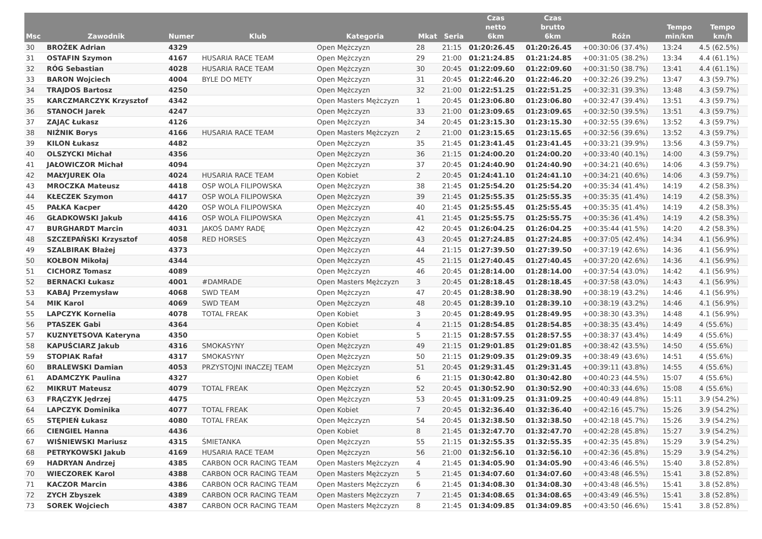| Msc | Zawodnik | Numer | Klub | Kategoria | Mkat | Seria | Czas netto 6km | Czas brutto 6km | Różn | Tempo min/km | Tempo km/h |
| --- | --- | --- | --- | --- | --- | --- | --- | --- | --- | --- | --- |
| 30 | BROŹEK Adrian | 4329 | | Open Mężczyzn | 28 | 21:15 | 01:20:26.45 | 01:20:26.45 | +00:30:06 (37.4%) | 13:24 | 4.5 (62.5%) |
| 31 | OSTAFIN Szymon | 4167 | HUSARIA RACE TEAM | Open Mężczyzn | 29 | 21:00 | 01:21:24.85 | 01:21:24.85 | +00:31:05 (38.2%) | 13:34 | 4.4 (61.1%) |
| 32 | RÓG Sebastian | 4028 | HUSARIA RACE TEAM | Open Mężczyzn | 30 | 20:45 | 01:22:09.60 | 01:22:09.60 | +00:31:50 (38.7%) | 13:41 | 4.4 (61.1%) |
| 33 | BARON Wojciech | 4004 | BYLE DO METY | Open Mężczyzn | 31 | 20:45 | 01:22:46.20 | 01:22:46.20 | +00:32:26 (39.2%) | 13:47 | 4.3 (59.7%) |
| 34 | TRAJDOS Bartosz | 4250 | | Open Mężczyzn | 32 | 21:00 | 01:22:51.25 | 01:22:51.25 | +00:32:31 (39.3%) | 13:48 | 4.3 (59.7%) |
| 35 | KARCZMARCZYK Krzysztof | 4342 | | Open Masters Mężczyzn | 1 | 20:45 | 01:23:06.80 | 01:23:06.80 | +00:32:47 (39.4%) | 13:51 | 4.3 (59.7%) |
| 36 | STANOCH Jarek | 4247 | | Open Mężczyzn | 33 | 21:00 | 01:23:09.65 | 01:23:09.65 | +00:32:50 (39.5%) | 13:51 | 4.3 (59.7%) |
| 37 | ZAJĄC Łukasz | 4126 | | Open Mężczyzn | 34 | 20:45 | 01:23:15.30 | 01:23:15.30 | +00:32:55 (39.6%) | 13:52 | 4.3 (59.7%) |
| 38 | NIŹNIK Borys | 4166 | HUSARIA RACE TEAM | Open Masters Mężczyzn | 2 | 21:00 | 01:23:15.65 | 01:23:15.65 | +00:32:56 (39.6%) | 13:52 | 4.3 (59.7%) |
| 39 | KILON Łukasz | 4482 | | Open Mężczyzn | 35 | 21:45 | 01:23:41.45 | 01:23:41.45 | +00:33:21 (39.9%) | 13:56 | 4.3 (59.7%) |
| 40 | OLSZYCKI Michał | 4356 | | Open Mężczyzn | 36 | 21:15 | 01:24:00.20 | 01:24:00.20 | +00:33:40 (40.1%) | 14:00 | 4.3 (59.7%) |
| 41 | JAŁOWICZOR Michał | 4094 | | Open Mężczyzn | 37 | 20:45 | 01:24:40.90 | 01:24:40.90 | +00:34:21 (40.6%) | 14:06 | 4.3 (59.7%) |
| 42 | MAŁYJUREK Ola | 4024 | HUSARIA RACE TEAM | Open Kobiet | 2 | 20:45 | 01:24:41.10 | 01:24:41.10 | +00:34:21 (40.6%) | 14:06 | 4.3 (59.7%) |
| 43 | MROCZKA Mateusz | 4418 | OSP WOLA FILIPOWSKA | Open Mężczyzn | 38 | 21:45 | 01:25:54.20 | 01:25:54.20 | +00:35:34 (41.4%) | 14:19 | 4.2 (58.3%) |
| 44 | KŁECZEK Szymon | 4417 | OSP WOLA FILIPOWSKA | Open Mężczyzn | 39 | 21:45 | 01:25:55.35 | 01:25:55.35 | +00:35:35 (41.4%) | 14:19 | 4.2 (58.3%) |
| 45 | PAŁKA Kacper | 4420 | OSP WOLA FILIPOWSKA | Open Mężczyzn | 40 | 21:45 | 01:25:55.45 | 01:25:55.45 | +00:35:35 (41.4%) | 14:19 | 4.2 (58.3%) |
| 46 | GŁADKOWSKI Jakub | 4416 | OSP WOLA FILIPOWSKA | Open Mężczyzn | 41 | 21:45 | 01:25:55.75 | 01:25:55.75 | +00:35:36 (41.4%) | 14:19 | 4.2 (58.3%) |
| 47 | BURGHARDT Marcin | 4031 | JAKOŚ DAMY RADĘ | Open Mężczyzn | 42 | 20:45 | 01:26:04.25 | 01:26:04.25 | +00:35:44 (41.5%) | 14:20 | 4.2 (58.3%) |
| 48 | SZCZEPAŃSKI Krzysztof | 4058 | RED HORSES | Open Mężczyzn | 43 | 20:45 | 01:27:24.85 | 01:27:24.85 | +00:37:05 (42.4%) | 14:34 | 4.1 (56.9%) |
| 49 | SZALBIRAK Błażej | 4373 | | Open Mężczyzn | 44 | 21:15 | 01:27:39.50 | 01:27:39.50 | +00:37:19 (42.6%) | 14:36 | 4.1 (56.9%) |
| 50 | KOŁBON Mikołaj | 4344 | | Open Mężczyzn | 45 | 21:15 | 01:27:40.45 | 01:27:40.45 | +00:37:20 (42.6%) | 14:36 | 4.1 (56.9%) |
| 51 | CICHORZ Tomasz | 4089 | | Open Mężczyzn | 46 | 20:45 | 01:28:14.00 | 01:28:14.00 | +00:37:54 (43.0%) | 14:42 | 4.1 (56.9%) |
| 52 | BERNACKI Łukasz | 4001 | #DAMRADE | Open Masters Mężczyzn | 3 | 20:45 | 01:28:18.45 | 01:28:18.45 | +00:37:58 (43.0%) | 14:43 | 4.1 (56.9%) |
| 53 | KABAJ Przemysław | 4068 | SWD TEAM | Open Mężczyzn | 47 | 20:45 | 01:28:38.90 | 01:28:38.90 | +00:38:19 (43.2%) | 14:46 | 4.1 (56.9%) |
| 54 | MIK Karol | 4069 | SWD TEAM | Open Mężczyzn | 48 | 20:45 | 01:28:39.10 | 01:28:39.10 | +00:38:19 (43.2%) | 14:46 | 4.1 (56.9%) |
| 55 | LAPCZYK Kornelia | 4078 | TOTAL FREAK | Open Kobiet | 3 | 20:45 | 01:28:49.95 | 01:28:49.95 | +00:38:30 (43.3%) | 14:48 | 4.1 (56.9%) |
| 56 | PTASZEK Gabi | 4364 | | Open Kobiet | 4 | 21:15 | 01:28:54.85 | 01:28:54.85 | +00:38:35 (43.4%) | 14:49 | 4 (55.6%) |
| 57 | KUZNYETSOVA Kateryna | 4350 | | Open Kobiet | 5 | 21:15 | 01:28:57.55 | 01:28:57.55 | +00:38:37 (43.4%) | 14:49 | 4 (55.6%) |
| 58 | KAPUŚCIARZ Jakub | 4316 | SMOKASYNY | Open Mężczyzn | 49 | 21:15 | 01:29:01.85 | 01:29:01.85 | +00:38:42 (43.5%) | 14:50 | 4 (55.6%) |
| 59 | STOPIAK Rafał | 4317 | SMOKASYNY | Open Mężczyzn | 50 | 21:15 | 01:29:09.35 | 01:29:09.35 | +00:38:49 (43.6%) | 14:51 | 4 (55.6%) |
| 60 | BRALEWSKI Damian | 4053 | PRZYSTOJNI INACZEJ TEAM | Open Mężczyzn | 51 | 20:45 | 01:29:31.45 | 01:29:31.45 | +00:39:11 (43.8%) | 14:55 | 4 (55.6%) |
| 61 | ADAMCZYK Paulina | 4327 | | Open Kobiet | 6 | 21:15 | 01:30:42.80 | 01:30:42.80 | +00:40:23 (44.5%) | 15:07 | 4 (55.6%) |
| 62 | MIKRUT Mateusz | 4079 | TOTAL FREAK | Open Mężczyzn | 52 | 20:45 | 01:30:52.90 | 01:30:52.90 | +00:40:33 (44.6%) | 15:08 | 4 (55.6%) |
| 63 | FRĄCZYK Jędrzej | 4475 | | Open Mężczyzn | 53 | 20:45 | 01:31:09.25 | 01:31:09.25 | +00:40:49 (44.8%) | 15:11 | 3.9 (54.2%) |
| 64 | LAPCZYK Dominika | 4077 | TOTAL FREAK | Open Kobiet | 7 | 20:45 | 01:32:36.40 | 01:32:36.40 | +00:42:16 (45.7%) | 15:26 | 3.9 (54.2%) |
| 65 | STĘPIEŃ Łukasz | 4080 | TOTAL FREAK | Open Mężczyzn | 54 | 20:45 | 01:32:38.50 | 01:32:38.50 | +00:42:18 (45.7%) | 15:26 | 3.9 (54.2%) |
| 66 | CIENGIEL Hanna | 4436 | | Open Kobiet | 8 | 21:45 | 01:32:47.70 | 01:32:47.70 | +00:42:28 (45.8%) | 15:27 | 3.9 (54.2%) |
| 67 | WIŚNIEWSKI Mariusz | 4315 | ŚMIETANKA | Open Mężczyzn | 55 | 21:15 | 01:32:55.35 | 01:32:55.35 | +00:42:35 (45.8%) | 15:29 | 3.9 (54.2%) |
| 68 | PETRYKOWSKI Jakub | 4169 | HUSARIA RACE TEAM | Open Mężczyzn | 56 | 21:00 | 01:32:56.10 | 01:32:56.10 | +00:42:36 (45.8%) | 15:29 | 3.9 (54.2%) |
| 69 | HADRYAN Andrzej | 4385 | CARBON OCR RACING TEAM | Open Masters Mężczyzn | 4 | 21:45 | 01:34:05.90 | 01:34:05.90 | +00:43:46 (46.5%) | 15:40 | 3.8 (52.8%) |
| 70 | WIECZOREK Karol | 4388 | CARBON OCR RACING TEAM | Open Masters Mężczyzn | 5 | 21:45 | 01:34:07.60 | 01:34:07.60 | +00:43:48 (46.5%) | 15:41 | 3.8 (52.8%) |
| 71 | KACZOR Marcin | 4386 | CARBON OCR RACING TEAM | Open Masters Mężczyzn | 6 | 21:45 | 01:34:08.30 | 01:34:08.30 | +00:43:48 (46.5%) | 15:41 | 3.8 (52.8%) |
| 72 | ZYCH Zbyszek | 4389 | CARBON OCR RACING TEAM | Open Masters Mężczyzn | 7 | 21:45 | 01:34:08.65 | 01:34:08.65 | +00:43:49 (46.5%) | 15:41 | 3.8 (52.8%) |
| 73 | SOREK Wojciech | 4387 | CARBON OCR RACING TEAM | Open Masters Mężczyzn | 8 | 21:45 | 01:34:09.85 | 01:34:09.85 | +00:43:50 (46.6%) | 15:41 | 3.8 (52.8%) |